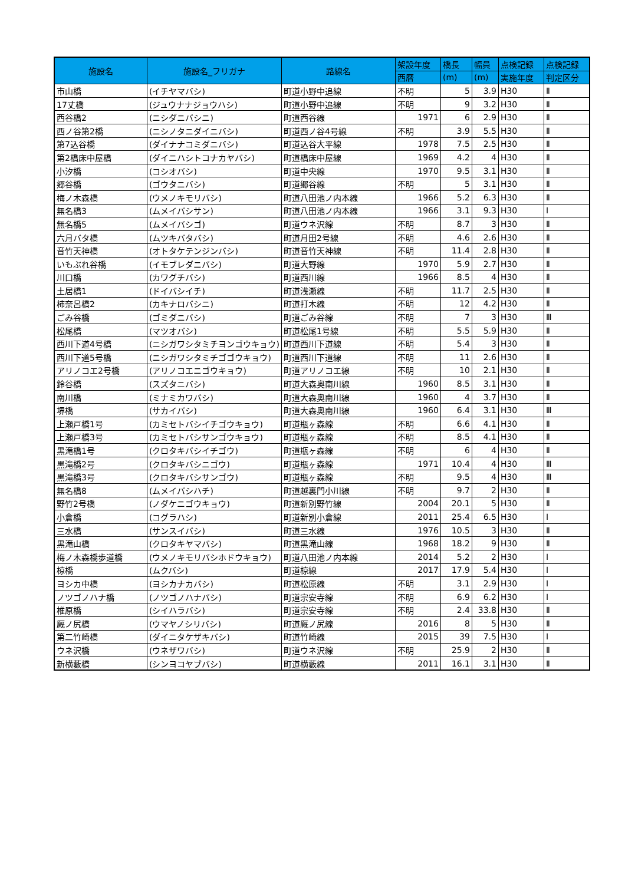| 施設名 | 施設名_フリガナ | 路線名 | 架設年度 | 橋長 | 幅員 | 点検記録 | 点検記録 |
| --- | --- | --- | --- | --- | --- | --- | --- |
| | | | 西暦 | (m) | (m) | 実施年度 | 判定区分 |
| 市山橋 | (イチヤマバシ) | 町道小野中追線 | 不明 | 5 | 3.9 | H30 | Ⅱ |
| 17丈橋 | (ジュウナナジョウハシ) | 町道小野中追線 | 不明 | 9 | 3.2 | H30 | Ⅱ |
| 西谷橋2 | (ニシダニバシニ) | 町道西谷線 | 1971 | 6 | 2.9 | H30 | Ⅱ |
| 西ノ谷第2橋 | (ニシノタニダイニバシ) | 町道西ノ谷4号線 | 不明 | 3.9 | 5.5 | H30 | Ⅱ |
| 第7込谷橋 | (ダイナナコミダニバシ) | 町道込谷大平線 | 1978 | 7.5 | 2.5 | H30 | Ⅱ |
| 第2橋床中屋橋 | (ダイニハシトコナカヤバシ) | 町道橋床中屋線 | 1969 | 4.2 | 4 | H30 | Ⅱ |
| 小汐橋 | (コシオバシ) | 町道中央線 | 1970 | 9.5 | 3.1 | H30 | Ⅱ |
| 郷谷橋 | (ゴウタニバシ) | 町道郷谷線 | 不明 | 5 | 3.1 | H30 | Ⅱ |
| 梅ノ木森橋 | (ウメノキモリバシ) | 町道八田池ノ内本線 | 1966 | 5.2 | 6.3 | H30 | Ⅱ |
| 無名橋3 | (ムメイバシサン) | 町道八田池ノ内本線 | 1966 | 3.1 | 9.3 | H30 | Ⅰ |
| 無名橋5 | (ムメイバシゴ) | 町道ウネ沢線 | 不明 | 8.7 | 3 | H30 | Ⅱ |
| 六月バタ橋 | (ムツキバタバシ) | 町道月田2号線 | 不明 | 4.6 | 2.6 | H30 | Ⅱ |
| 音竹天神橋 | (オトタケテンジンバシ) | 町道音竹天神線 | 不明 | 11.4 | 2.8 | H30 | Ⅱ |
| いもぶれ谷橋 | (イモブレダニバシ) | 町道大野線 | 1970 | 5.9 | 2.7 | H30 | Ⅱ |
| 川口橋 | (カワグチバシ) | 町道西川線 | 1966 | 8.5 | 4 | H30 | Ⅱ |
| 土居橋1 | (ドイバシイチ) | 町道浅瀬線 | 不明 | 11.7 | 2.5 | H30 | Ⅱ |
| 柿奈呂橋2 | (カキナロバシニ) | 町道打木線 | 不明 | 12 | 4.2 | H30 | Ⅱ |
| ごみ谷橋 | (ゴミダニバシ) | 町道ごみ谷線 | 不明 | 7 | 3 | H30 | Ⅲ |
| 松尾橋 | (マツオバシ) | 町道松尾1号線 | 不明 | 5.5 | 5.9 | H30 | Ⅱ |
| 西川下道4号橋 | (ニシガワシタミチヨンゴウキョウ) | 町道西川下道線 | 不明 | 5.4 | 3 | H30 | Ⅱ |
| 西川下道5号橋 | (ニシガワシタミチゴゴウキョウ) | 町道西川下道線 | 不明 | 11 | 2.6 | H30 | Ⅱ |
| アリノコエ2号橋 | (アリノコエニゴウキョウ) | 町道アリノコエ線 | 不明 | 10 | 2.1 | H30 | Ⅱ |
| 鈴谷橋 | (スズタニバシ) | 町道大森奥南川線 | 1960 | 8.5 | 3.1 | H30 | Ⅱ |
| 南川橋 | (ミナミカワバシ) | 町道大森奥南川線 | 1960 | 4 | 3.7 | H30 | Ⅱ |
| 堺橋 | (サカイバシ) | 町道大森奥南川線 | 1960 | 6.4 | 3.1 | H30 | Ⅲ |
| 上瀬戸橋1号 | (カミセトバシイチゴウキョウ) | 町道瓶ヶ森線 | 不明 | 6.6 | 4.1 | H30 | Ⅱ |
| 上瀬戸橋3号 | (カミセトバシサンゴウキョウ) | 町道瓶ヶ森線 | 不明 | 8.5 | 4.1 | H30 | Ⅱ |
| 黒滝橋1号 | (クロタキバシイチゴウ) | 町道瓶ヶ森線 | 不明 | 6 | 4 | H30 | Ⅱ |
| 黒滝橋2号 | (クロタキバシニゴウ) | 町道瓶ヶ森線 | 1971 | 10.4 | 4 | H30 | Ⅲ |
| 黒滝橋3号 | (クロタキバシサンゴウ) | 町道瓶ヶ森線 | 不明 | 9.5 | 4 | H30 | Ⅲ |
| 無名橋8 | (ムメイバシハチ) | 町道越裏門小川線 | 不明 | 9.7 | 2 | H30 | Ⅱ |
| 野竹2号橋 | (ノダケニゴウキョウ) | 町道新別野竹線 | 2004 | 20.1 | 5 | H30 | Ⅱ |
| 小倉橋 | (コグラハシ) | 町道新別小倉線 | 2011 | 25.4 | 6.5 | H30 | Ⅰ |
| 三水橋 | (サンスイバシ) | 町道三水線 | 1976 | 10.5 | 3 | H30 | Ⅱ |
| 黒滝山橋 | (クロタキヤマバシ) | 町道黒滝山線 | 1968 | 18.2 | 9 | H30 | Ⅱ |
| 梅ノ木森橋歩道橋 | (ウメノキモリバシホドウキョウ) | 町道八田池ノ内本線 | 2014 | 5.2 | 2 | H30 | Ⅰ |
| 椋橋 | (ムクバシ) | 町道椋線 | 2017 | 17.9 | 5.4 | H30 | Ⅰ |
| ヨシカ中橋 | (ヨシカナカバシ) | 町道松原線 | 不明 | 3.1 | 2.9 | H30 | Ⅰ |
| ノツゴノハナ橋 | (ノツゴノハナバシ) | 町道宗安寺線 | 不明 | 6.9 | 6.2 | H30 | Ⅰ |
| 椎原橋 | (シイハラバシ) | 町道宗安寺線 | 不明 | 2.4 | 33.8 | H30 | Ⅱ |
| 厩ノ尻橋 | (ウマヤノシリバシ) | 町道厩ノ尻線 | 2016 | 8 | 5 | H30 | Ⅱ |
| 第二竹崎橋 | (ダイニタケザキバシ) | 町道竹崎線 | 2015 | 39 | 7.5 | H30 | Ⅰ |
| ウネ沢橋 | (ウネザワバシ) | 町道ウネ沢線 | 不明 | 25.9 | 2 | H30 | Ⅱ |
| 新横藪橋 | (シンヨコヤブバシ) | 町道横藪線 | 2011 | 16.1 | 3.1 | H30 | Ⅱ |